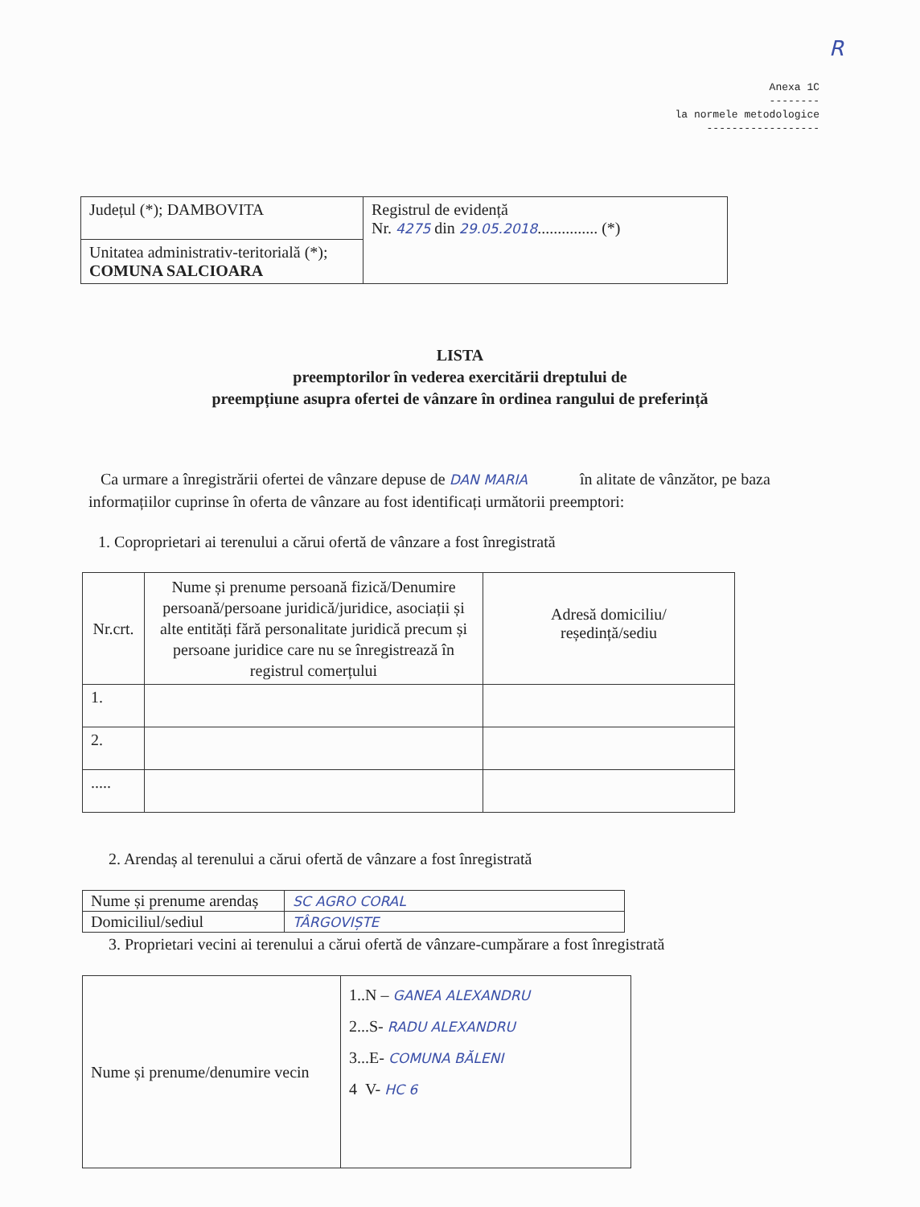R
Anexa 1C
--------
la normele metodologice
------------------
| Județul (*); DAMBOVITA | Registrul de evidență Nr. 4275 din 29.05.2018 ............... (*) |
| Unitatea administrativ-teritorială (*); COMUNA SALCIOARA | |
LISTA
preemptorilor în vederea exercitării dreptului de
preempțiune asupra ofertei de vânzare în ordinea rangului de preferință
Ca urmare a înregistrării ofertei de vânzare depuse de DAN MARIA în alitate de vânzător, pe baza informațiilor cuprinse în oferta de vânzare au fost identificați următorii preemptori:
1. Coproprietari ai terenului a cărui ofertă de vânzare a fost înregistrată
| Nr.crt. | Nume și prenume persoană fizică/Denumire persoană/persoane juridică/juridice, asociații și alte entități fără personalitate juridică precum și persoane juridice care nu se înregistrează în registrul comerțului | Adresă domiciliu/ reședință/sediu |
| 1. | | |
| 2. | | |
| ..... | | |
2. Arendaș al terenului a cărui ofertă de vânzare a fost înregistrată
| Nume și prenume arendaș | SC AGRO CORAL |
| Domiciliul/sediul | TÂRGOVIȘTE |
3. Proprietari vecini ai terenului a cărui ofertă de vânzare-cumpărare a fost înregistrată
| Nume și prenume/denumire vecin | 1..N – GANEA ALEXANDRU 2...S- RADU ALEXANDRU 3...E- COMUNA BĂLENI 4 V- HC 6 |